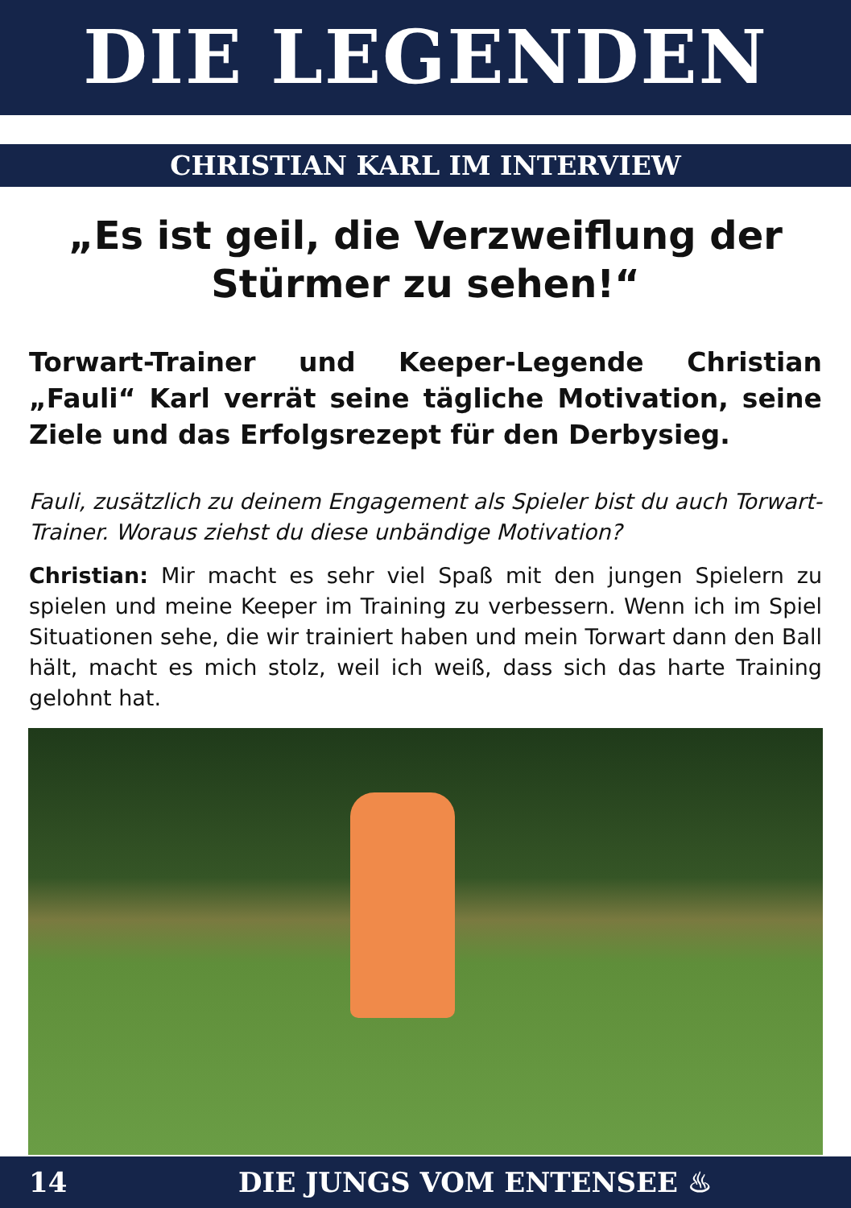DIE LEGENDEN
CHRISTIAN KARL IM INTERVIEW
„Es ist geil, die Verzweiflung der Stürmer zu sehen!“
Torwart-Trainer und Keeper-Legende Christian „Fauli“ Karl verrät seine tägliche Motivation, seine Ziele und das Erfolgsrezept für den Derbysieg.
Fauli, zusätzlich zu deinem Engagement als Spieler bist du auch Torwart-Trainer. Woraus ziehst du diese unbändige Motivation?
Christian: Mir macht es sehr viel Spaß mit den jungen Spielern zu spielen und meine Keeper im Training zu verbessern. Wenn ich im Spiel Situationen sehe, die wir trainiert haben und mein Torwart dann den Ball hält, macht es mich stolz, weil ich weiß, dass sich das harte Training gelohnt hat.
14 DIE JUNGS VOM ENTENSEE ♨